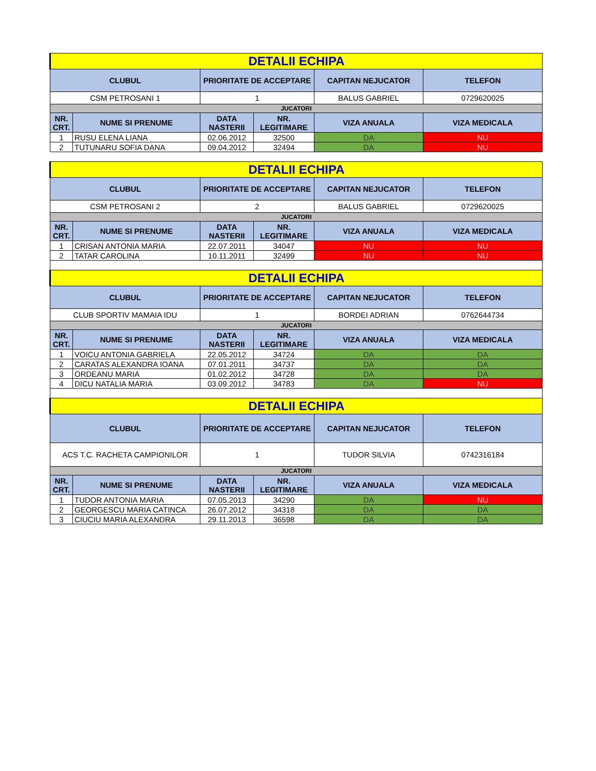| DETALII ECHIPA | | | | | |
| CLUBUL | | PRIORITATE DE ACCEPTARE | | CAPITAN NEJUCATOR | TELEFON |
| CSM PETROSANI 1 | | 1 | | BALUS GABRIEL | 0729620025 |
| JUCATORI | | | | | |
| NR. CRT. | NUME SI PRENUME | DATA NASTERII | NR. LEGITIMARE | VIZA ANUALA | VIZA MEDICALA |
| 1 | RUSU ELENA LIANA | 02.06.2012 | 32500 | DA | NU |
| 2 | TUTUNARU SOFIA DANA | 09.04.2012 | 32494 | DA | NU |
| DETALII ECHIPA | | | | | |
| CLUBUL | | PRIORITATE DE ACCEPTARE | | CAPITAN NEJUCATOR | TELEFON |
| CSM PETROSANI 2 | | 2 | | BALUS GABRIEL | 0729620025 |
| JUCATORI | | | | | |
| NR. CRT. | NUME SI PRENUME | DATA NASTERII | NR. LEGITIMARE | VIZA ANUALA | VIZA MEDICALA |
| 1 | CRISAN ANTONIA MARIA | 22.07.2011 | 34047 | NU | NU |
| 2 | TATAR CAROLINA | 10.11.2011 | 32499 | NU | NU |
| DETALII ECHIPA | | | | | |
| CLUBUL | | PRIORITATE DE ACCEPTARE | | CAPITAN NEJUCATOR | TELEFON |
| CLUB SPORTIV MAMAIA IDU | | 1 | | BORDEI ADRIAN | 0762644734 |
| JUCATORI | | | | | |
| NR. CRT. | NUME SI PRENUME | DATA NASTERII | NR. LEGITIMARE | VIZA ANUALA | VIZA MEDICALA |
| 1 | VOICU ANTONIA GABRIELA | 22.05.2012 | 34724 | DA | DA |
| 2 | CARATAS ALEXANDRA IOANA | 07.01.2011 | 34737 | DA | DA |
| 3 | ORDEANU MARIA | 01.02.2012 | 34728 | DA | DA |
| 4 | DICU NATALIA MARIA | 03.09.2012 | 34783 | DA | NU |
| DETALII ECHIPA | | | | | |
| CLUBUL | | PRIORITATE DE ACCEPTARE | | CAPITAN NEJUCATOR | TELEFON |
| ACS T.C. RACHETA CAMPIONILOR | | 1 | | TUDOR SILVIA | 0742316184 |
| JUCATORI | | | | | |
| NR. CRT. | NUME SI PRENUME | DATA NASTERII | NR. LEGITIMARE | VIZA ANUALA | VIZA MEDICALA |
| 1 | TUDOR ANTONIA MARIA | 07.05.2013 | 34290 | DA | NU |
| 2 | GEORGESCU MARIA CATINCA | 26.07.2012 | 34318 | DA | DA |
| 3 | CIUCIU MARIA ALEXANDRA | 29.11.2013 | 36598 | DA | DA |